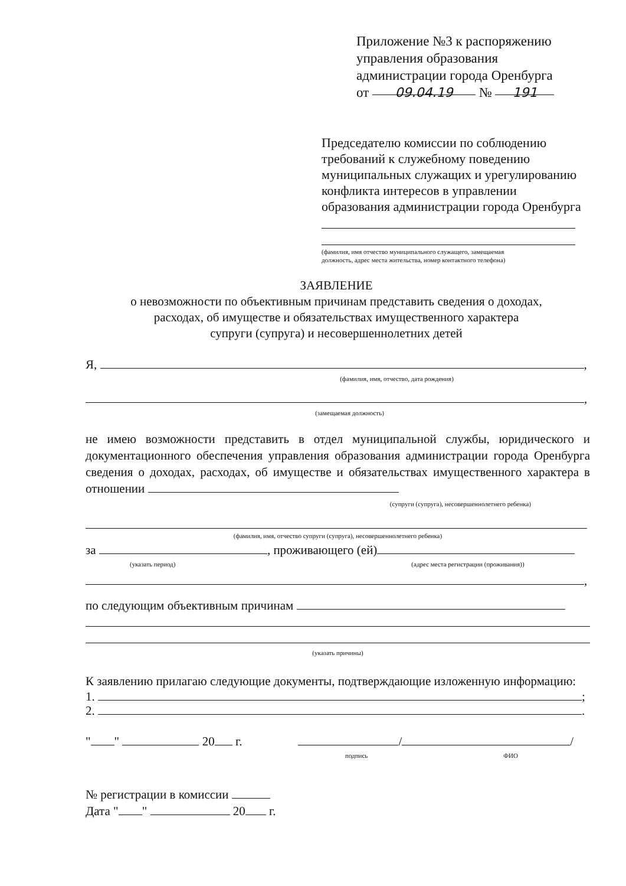Приложение №3 к распоряжению
управления образования
администрации города Оренбурга
от 09.04.19 № 191
Председателю комиссии по соблюдению
требований к служебному поведению
муниципальных служащих и урегулированию
конфликта интересов в управлении
образования администрации города Оренбурга
(фамилия, имя отчество муниципального служащего, замещаемая
должность, адрес места жительства, номер контактного телефона)
ЗАЯВЛЕНИЕ
о невозможности по объективным причинам представить сведения о доходах,
расходах, об имуществе и обязательствах имущественного характера
супруги (супруга) и несовершеннолетних детей
Я, ,
(фамилия, имя, отчество, дата рождения)
,
(замещаемая должность)
не имею возможности представить в отдел муниципальной службы, юридического и документационного обеспечения управления образования администрации города Оренбурга сведения о доходах, расходах, об имуществе и обязательствах имущественного характера в отношении
(супруги (супруга), несовершеннолетнего ребенка)
(фамилия, имя, отчество супруги (супруга), несовершеннолетнего ребенка)
за , проживающего (ей)
(указать период) (адрес места регистрации (проживания))
,
по следующим объективным причинам
(указать причины)
К заявлению прилагаю следующие документы, подтверждающие изложенную информацию:
1. ;
2. .
" " 20 г. / /
подпись ФИО
№ регистрации в комиссии
Дата " " 20 г.